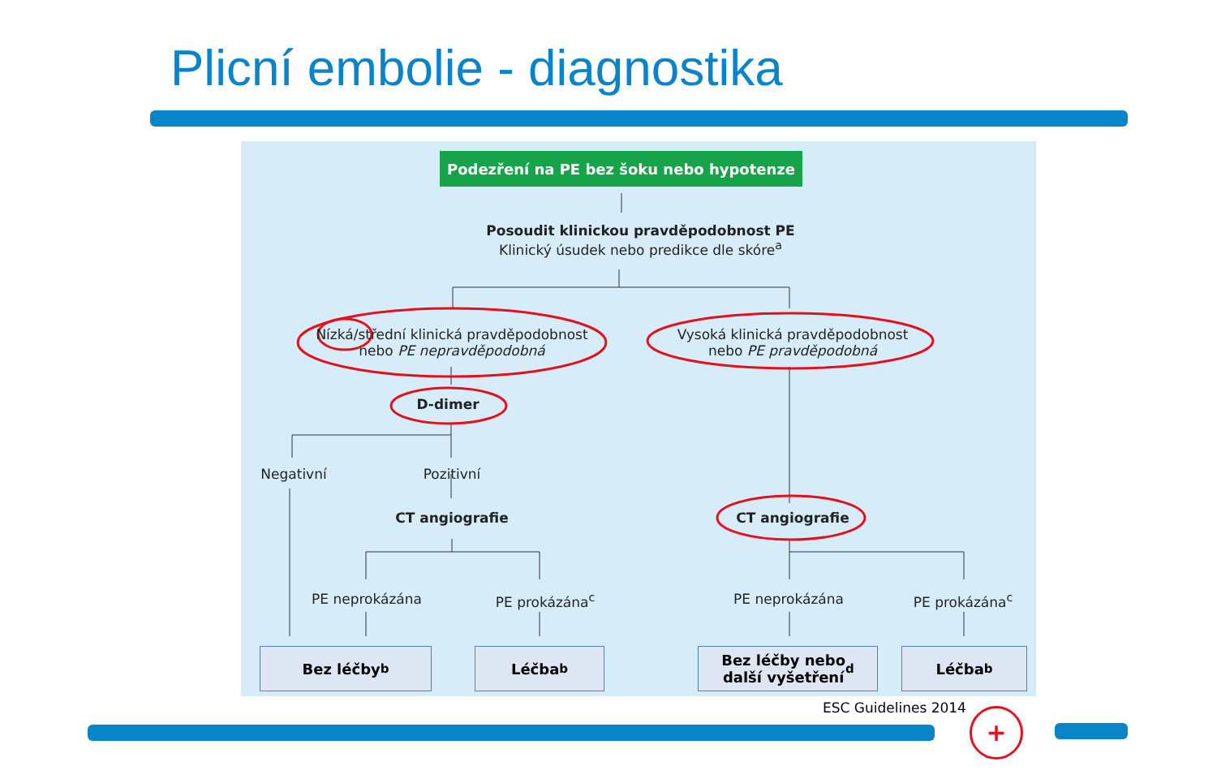Plicní embolie - diagnostika
Podezření na PE bez šoku nebo hypotenze
Posoudit klinickou pravděpodobnost PE
Klinický úsudek nebo predikce dle skóre<sup>a</sup>
Nízká/střední klinická pravděpodobnost
nebo PE nepravděpodobná
Vysoká klinická pravděpodobnost
nebo PE pravděpodobná
D-dimer
Negativní Pozitivní
CT angiografie CT angiografie
PE neprokázána PE prokázána<sup>c</sup> PE neprokázána PE prokázána<sup>c</sup>
Bez léčby<sup>b</sup> Léčba<sup>b</sup>
Bez léčby nebo
další vyšetření<sup>d</sup>
Léčba<sup>b</sup>
ESC Guidelines 2014 +